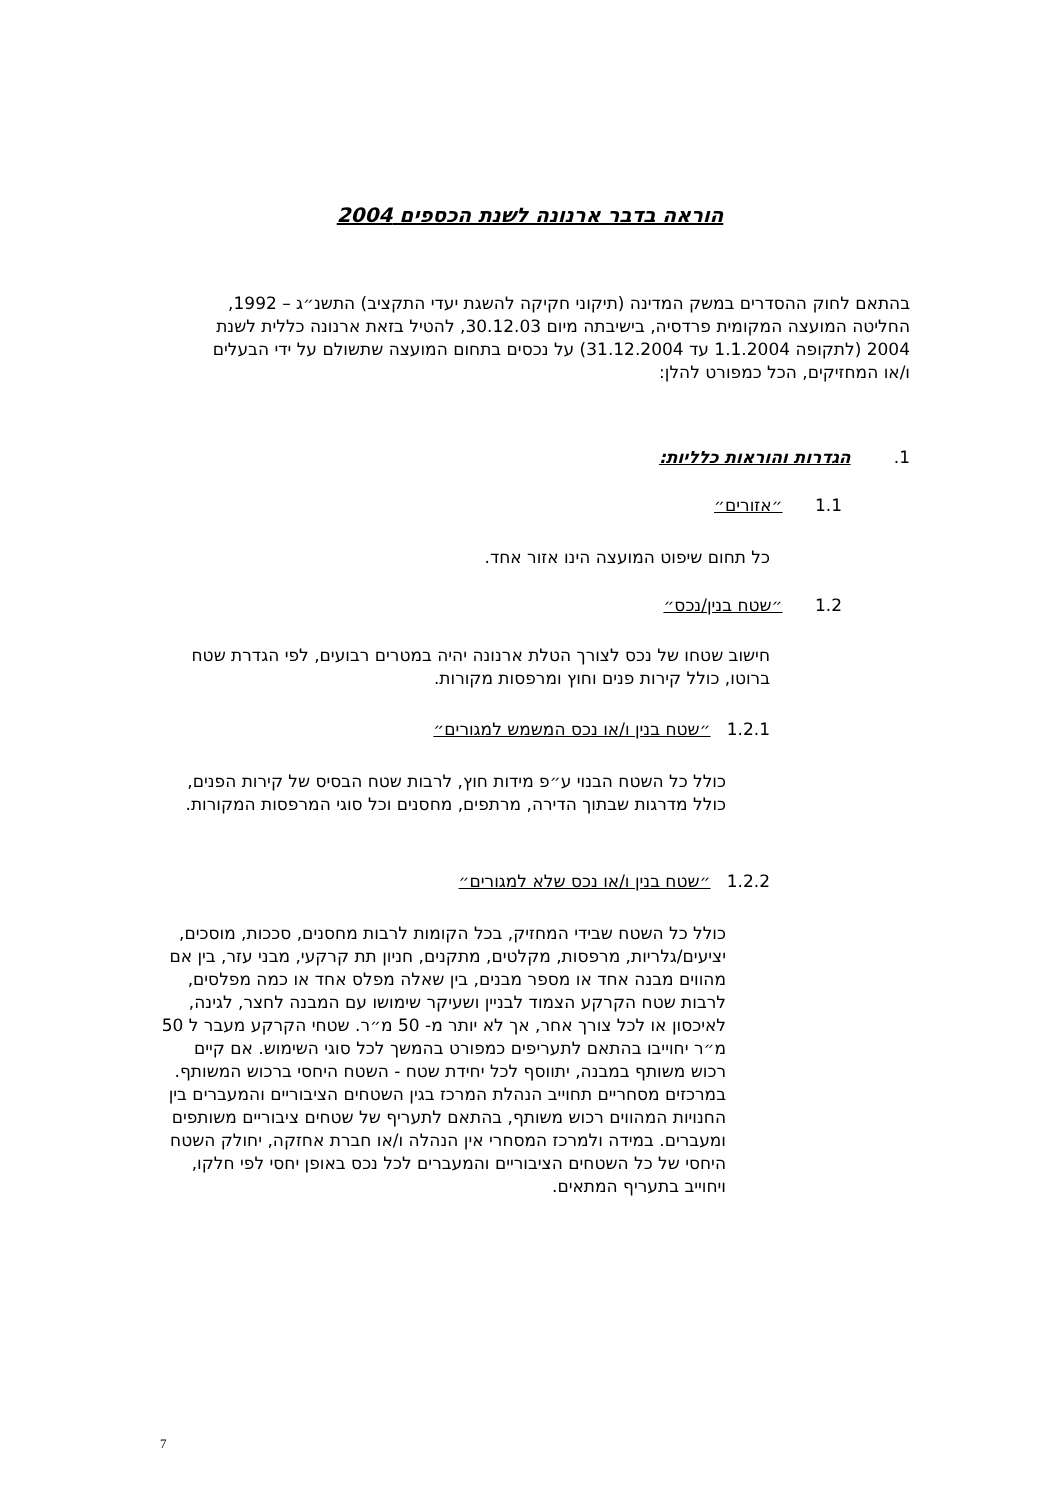הוראה בדבר ארנונה לשנת הכספים 2004
בהתאם לחוק ההסדרים במשק המדינה (תיקוני חקיקה להשגת יעדי התקציב) התשנ״ג – 1992, החליטה המועצה המקומית פרדסיה, בישיבתה מיום 30.12.03, להטיל בזאת ארנונה כללית לשנת 2004 (לתקופה 1.1.2004 עד 31.12.2004) על נכסים בתחום המועצה שתשולם על ידי הבעלים ו/או המחזיקים, הכל כמפורט להלן:
1. הגדרות והוראות כלליות:
1.1 ״אזורים״
כל תחום שיפוט המועצה הינו אזור אחד.
1.2 ״שטח בנין/נכס״
חישוב שטחו של נכס לצורך הטלת ארנונה יהיה במטרים רבועים, לפי הגדרת שטח ברוטו, כולל קירות פנים וחוץ ומרפסות מקורות.
1.2.1 ״שטח בנין ו/או נכס המשמש למגורים״
כולל כל השטח הבנוי ע״פ מידות חוץ, לרבות שטח הבסיס של קירות הפנים, כולל מדרגות שבתוך הדירה, מרתפים, מחסנים וכל סוגי המרפסות המקורות.
1.2.2 ״שטח בנין ו/או נכס שלא למגורים״
כולל כל השטח שבידי המחזיק, בכל הקומות לרבות מחסנים, סככות, מוסכים, יציעים/גלריות, מרפסות, מקלטים, מתקנים, חניון תת קרקעי, מבני עזר, בין אם מהווים מבנה אחד או מספר מבנים, בין שאלה מפלס אחד או כמה מפלסים, לרבות שטח הקרקע הצמוד לבניין ושעיקר שימושו עם המבנה לחצר, לגינה, לאיכסון או לכל צורך אחר, אך לא יותר מ- 50 מ״ר. שטחי הקרקע מעבר ל 50 מ״ר יחוייבו בהתאם לתעריפים כמפורט בהמשך לכל סוגי השימוש. אם קיים רכוש משותף במבנה, יתווסף לכל יחידת שטח - השטח היחסי ברכוש המשותף. במרכזים מסחריים תחוייב הנהלת המרכז בגין השטחים הציבוריים והמעברים בין החנויות המהווים רכוש משותף, בהתאם לתעריף של שטחים ציבוריים משותפים ומעברים. במידה ולמרכז המסחרי אין הנהלה ו/או חברת אחזקה, יחולק השטח היחסי של כל השטחים הציבוריים והמעברים לכל נכס באופן יחסי לפי חלקו, ויחוייב בתעריף המתאים.
7